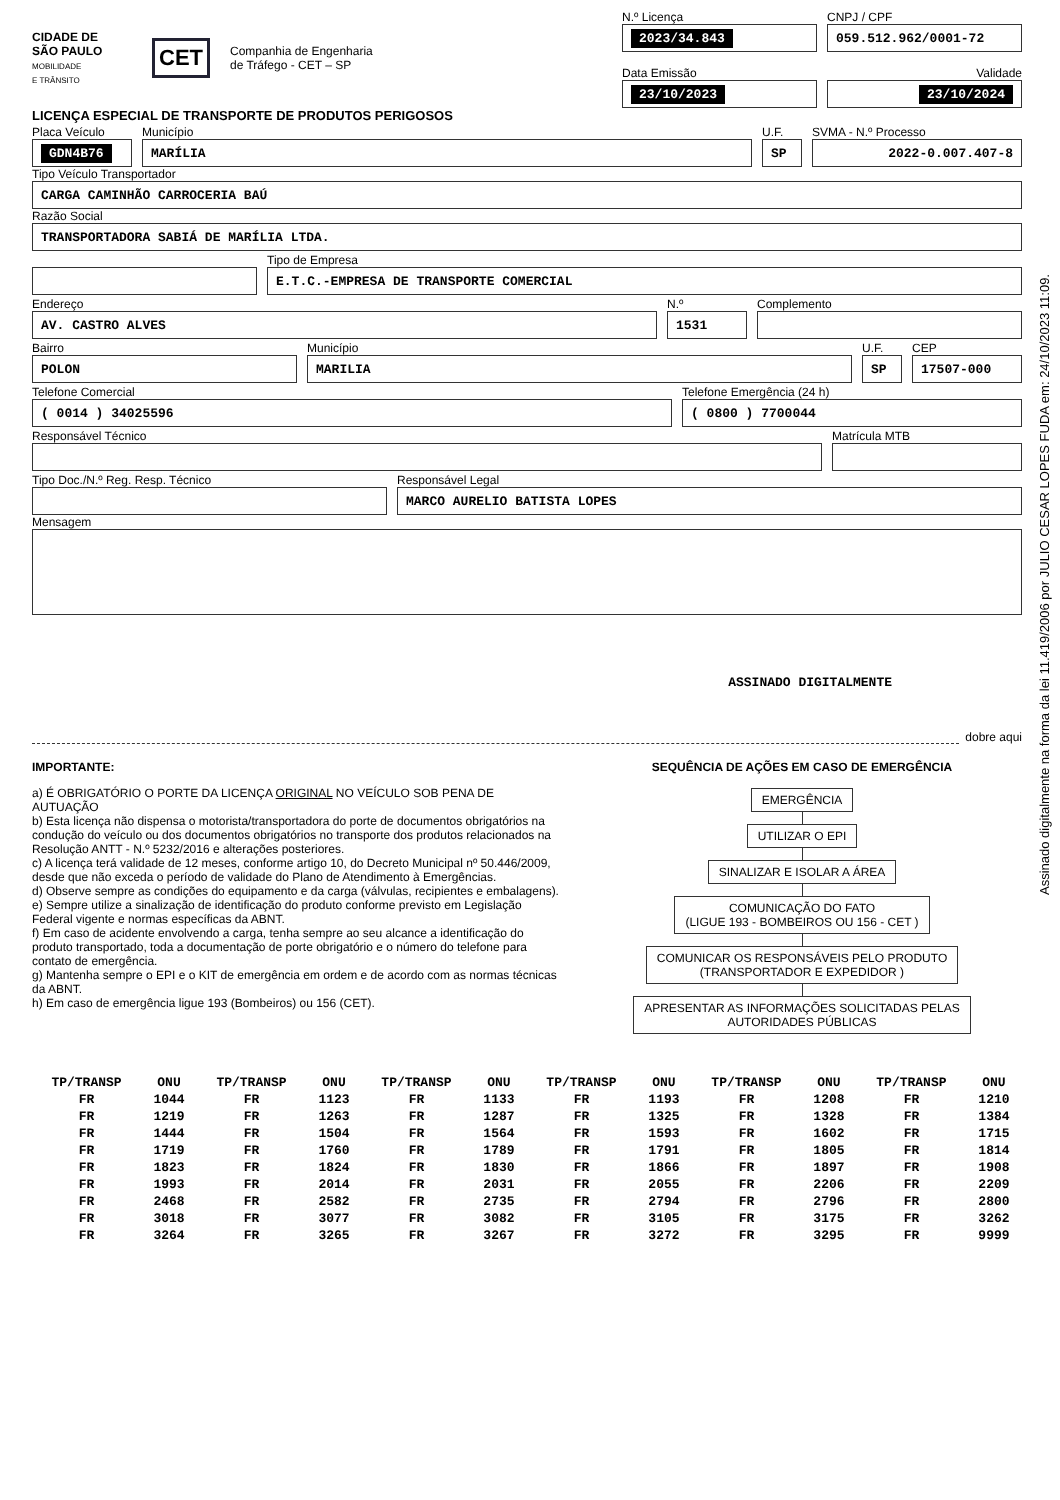CIDADE DE
SÃO PAULO
MOBILIDADE
E TRÂNSITO
CET
Companhia de Engenharia
de Tráfego - CET – SP
N.º Licença
2023/34.843
CNPJ / CPF
059.512.962/0001-72
Data Emissão
23/10/2023
Validade
23/10/2024
LICENÇA ESPECIAL DE TRANSPORTE DE PRODUTOS PERIGOSOS
Placa Veículo
GDN4B76
Município
MARÍLIA
U.F.
SP
SVMA - N.º Processo
2022-0.007.407-8
Tipo Veículo Transportador
CARGA CAMINHÃO CARROCERIA BAÚ
Razão Social
TRANSPORTADORA SABIÁ DE MARÍLIA LTDA.
Tipo de Empresa
E.T.C.-EMPRESA DE TRANSPORTE COMERCIAL
Endereço
AV. CASTRO ALVES
N.º
1531
Complemento
Bairro
POLON
Município
MARILIA
U.F.
SP
CEP
17507-000
Telefone Comercial
( 0014 ) 34025596
Telefone Emergência (24 h)
( 0800 ) 7700044
Responsável Técnico Matrícula MTB
Tipo Doc./N.º Reg. Resp. Técnico Responsável Legal
MARCO AURELIO BATISTA LOPES
Mensagem
ASSINADO DIGITALMENTE
dobre aqui
IMPORTANTE:
a) É OBRIGATÓRIO O PORTE DA LICENÇA ORIGINAL NO VEÍCULO SOB PENA DE AUTUAÇÃO
b) Esta licença não dispensa o motorista/transportadora do porte de documentos obrigatórios na condução do veículo ou dos documentos obrigatórios no transporte dos produtos relacionados na Resolução ANTT - N.º 5232/2016 e alterações posteriores.
c) A licença terá validade de 12 meses, conforme artigo 10, do Decreto Municipal nº 50.446/2009, desde que não exceda o período de validade do Plano de Atendimento à Emergências.
d) Observe sempre as condições do equipamento e da carga (válvulas, recipientes e embalagens).
e) Sempre utilize a sinalização de identificação do produto conforme previsto em Legislação Federal vigente e normas específicas da ABNT.
f) Em caso de acidente envolvendo a carga, tenha sempre ao seu alcance a identificação do produto transportado, toda a documentação de porte obrigatório e o número do telefone para contato de emergência.
g) Mantenha sempre o EPI e o KIT de emergência em ordem e de acordo com as normas técnicas da ABNT.
h) Em caso de emergência ligue 193 (Bombeiros) ou 156 (CET).
SEQUÊNCIA DE AÇÕES EM CASO DE EMERGÊNCIA
EMERGÊNCIA UTILIZAR O EPI SINALIZAR E ISOLAR A ÁREA
COMUNICAÇÃO DO FATO
(LIGUE 193 - BOMBEIROS OU 156 - CET )
COMUNICAR OS RESPONSÁVEIS PELO PRODUTO
(TRANSPORTADOR E EXPEDIDOR )
APRESENTAR AS INFORMAÇÕES SOLICITADAS PELAS
AUTORIDADES PÚBLICAS
| TP/TRANSP | ONU | TP/TRANSP | ONU | TP/TRANSP | ONU | TP/TRANSP | ONU | TP/TRANSP | ONU | TP/TRANSP | ONU |
| --- | --- | --- | --- | --- | --- | --- | --- | --- | --- | --- | --- |
| FR | 1044 | FR | 1123 | FR | 1133 | FR | 1193 | FR | 1208 | FR | 1210 |
| FR | 1219 | FR | 1263 | FR | 1287 | FR | 1325 | FR | 1328 | FR | 1384 |
| FR | 1444 | FR | 1504 | FR | 1564 | FR | 1593 | FR | 1602 | FR | 1715 |
| FR | 1719 | FR | 1760 | FR | 1789 | FR | 1791 | FR | 1805 | FR | 1814 |
| FR | 1823 | FR | 1824 | FR | 1830 | FR | 1866 | FR | 1897 | FR | 1908 |
| FR | 1993 | FR | 2014 | FR | 2031 | FR | 2055 | FR | 2206 | FR | 2209 |
| FR | 2468 | FR | 2582 | FR | 2735 | FR | 2794 | FR | 2796 | FR | 2800 |
| FR | 3018 | FR | 3077 | FR | 3082 | FR | 3105 | FR | 3175 | FR | 3262 |
| FR | 3264 | FR | 3265 | FR | 3267 | FR | 3272 | FR | 3295 | FR | 9999 |
Assinado digitalmente na forma da lei 11.419/2006 por JULIO CESAR LOPES FUDA em: 24/10/2023 11:09.